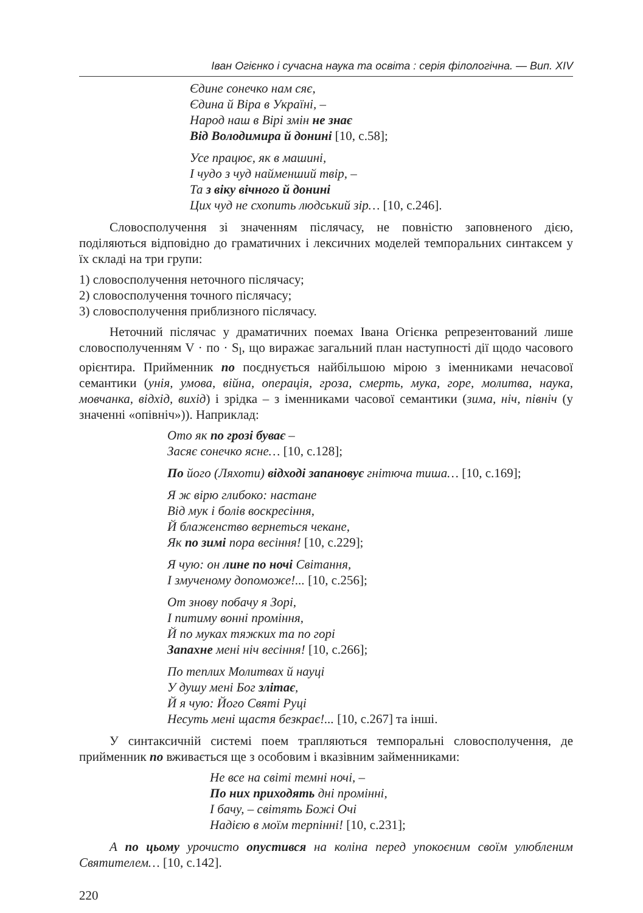Іван Огієнко і сучасна наука та освіта : серія філологічна. — Вип. XIV
Єдине сонечко нам сяє,
Єдина й Віра в Україні, –
Народ наш в Вірі змін не знає
Від Володимира й донині [10, с.58];
Усе працює, як в машині,
І чудо з чуд найменший твір, –
Та з віку вічного й донині
Цих чуд не схопить людський зір… [10, с.246].
Словосполучення зі значенням післячасу, не повністю заповненого дією, поділяються відповідно до граматичних і лексичних моделей темпоральних синтаксем у їх складі на три групи:
1) словосполучення неточного післячасу;
2) словосполучення точного післячасу;
3) словосполучення приблизного післячасу.
Неточний післячас у драматичних поемах Івана Огієнка репрезентований лише словосполученням V · по · S<sub>l</sub>, що виражає загальний план наступності дії щодо часового орієнтира. Прийменник по поєднується найбільшою мірою з іменниками нечасової семантики (унія, умова, війна, операція, гроза, смерть, мука, горе, молитва, наука, мовчанка, відхід, вихід) і зрідка – з іменниками часової семантики (зима, ніч, північ (у значенні «опівніч»)). Наприклад:
Ото як по грозі буває –
Засяє сонечко ясне… [10, с.128];
По його (Ляхоти) відході запановує гнітюча тиша… [10, с.169];
Я ж вірю глибоко: настане
Від мук і болів воскресіння,
Й блаженство вернеться чекане,
Як по зимі пора весіння! [10, с.229];
Я чую: он лине по ночі Світання,
І змученому допоможе!... [10, с.256];
От знову побачу я Зорі,
І питиму вонні проміння,
Й по муках тяжких та по горі
Запахне мені ніч весіння! [10, с.266];
По теплих Молитвах й науці
У душу мені Бог злітає,
Й я чую: Його Святі Руці
Несуть мені щастя безкрає!... [10, с.267] та інші.
У синтаксичній системі поем трапляються темпоральні словосполучення, де прийменник по вживається ще з особовим і вказівним займенниками:
Не все на світі темні ночі, –
По них приходять дні промінні,
І бачу, – світять Божі Очі
Надією в моїм терпінні! [10, с.231];
А по цьому урочисто опустився на коліна перед упокоєним своїм улюбленим Святителем… [10, с.142].
220